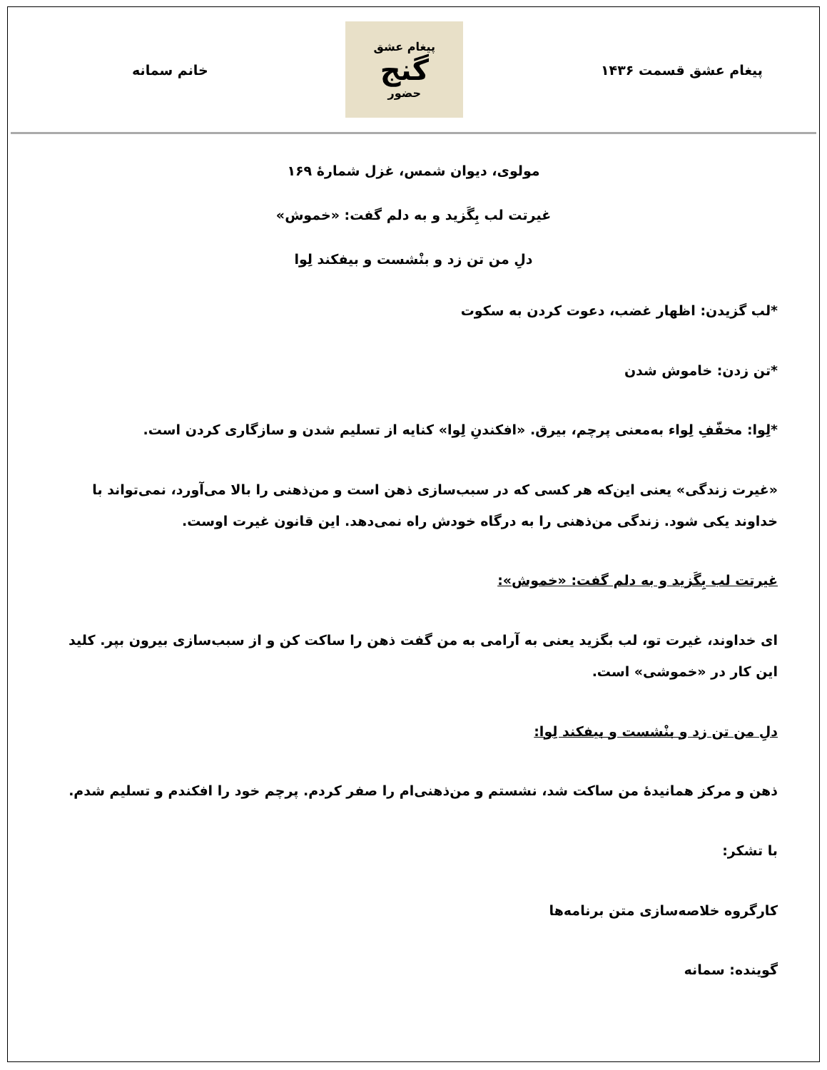پیغام عشق قسمت ۱۴۳۶
پیغام عشق
گنج
حضور
خانم سمانه
مولوی، دیوان شمس، غزل شمارهٔ ۱۶۹
غیرتت لب بِگَزید و به دلم گفت: «خموش»
دلِ من تن زد و بنْشست و بیفکند لِوا
*لب گزیدن: اظهار غضب، دعوت کردن به سکوت
*تن زدن: خاموش شدن
*لِوا: مخفّفِ لِواء به‌معنی پرچم، بیرق. «افکندنِ لِوا» کنایه از تسلیم شدن و سازگاری کردن است.
«غیرت زندگی» یعنی این‌که هر کسی که در سبب‌سازی ذهن است و من‌ذهنی را بالا می‌آورد، نمی‌تواند با خداوند یکی شود. زندگی من‌ذهنی را به درگاه خودش راه نمی‌دهد. این قانون غیرت اوست.
غیرتت لب بِگَزید و به دلم گفت: «خموش»:
ای خداوند، غیرت تو، لب بگزید یعنی به آرامی به من گفت ذهن را ساکت کن و از سبب‌سازی بیرون بپر. کلید این کار در «خموشی» است.
دلِ من تن زد و بنْشست و بیفکند لِوا:
ذهن و مرکز همانیدهٔ من ساکت شد، نشستم و من‌ذهنی‌ام را صفر کردم. پرچم خود را افکندم و تسلیم شدم.
با تشکر:
کارگروه خلاصه‌سازی متن برنامه‌ها
گوینده: سمانه